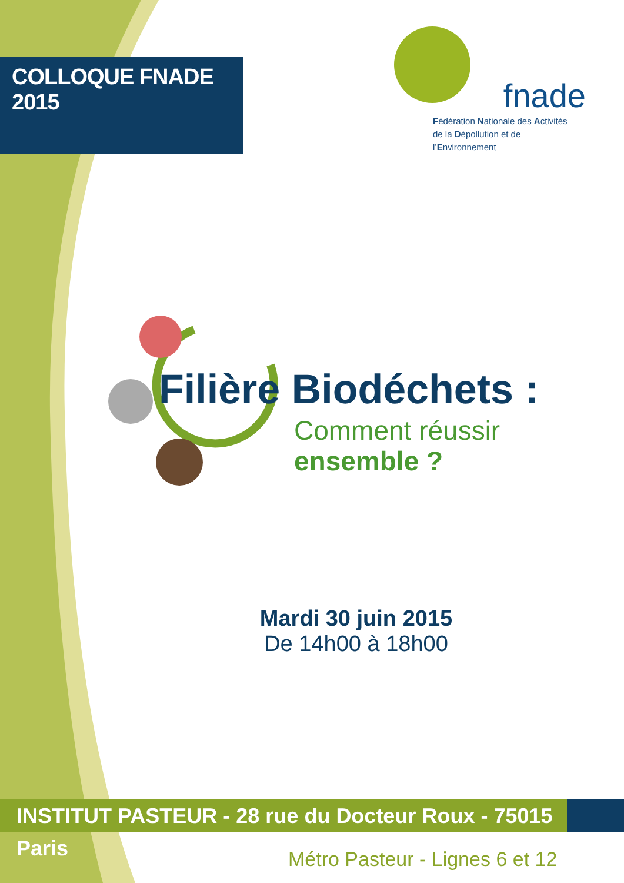COLLOQUE FNADE 2015
fnade
Fédération Nationale des Activités
de la Dépollution et de l’Environnement
Filière Biodéchets :
Comment réussir
ensemble ?
Mardi 30 juin 2015
De 14h00 à 18h00
INSTITUT PASTEUR - 28 rue du Docteur Roux - 75015 Paris
Métro Pasteur - Lignes 6 et 12